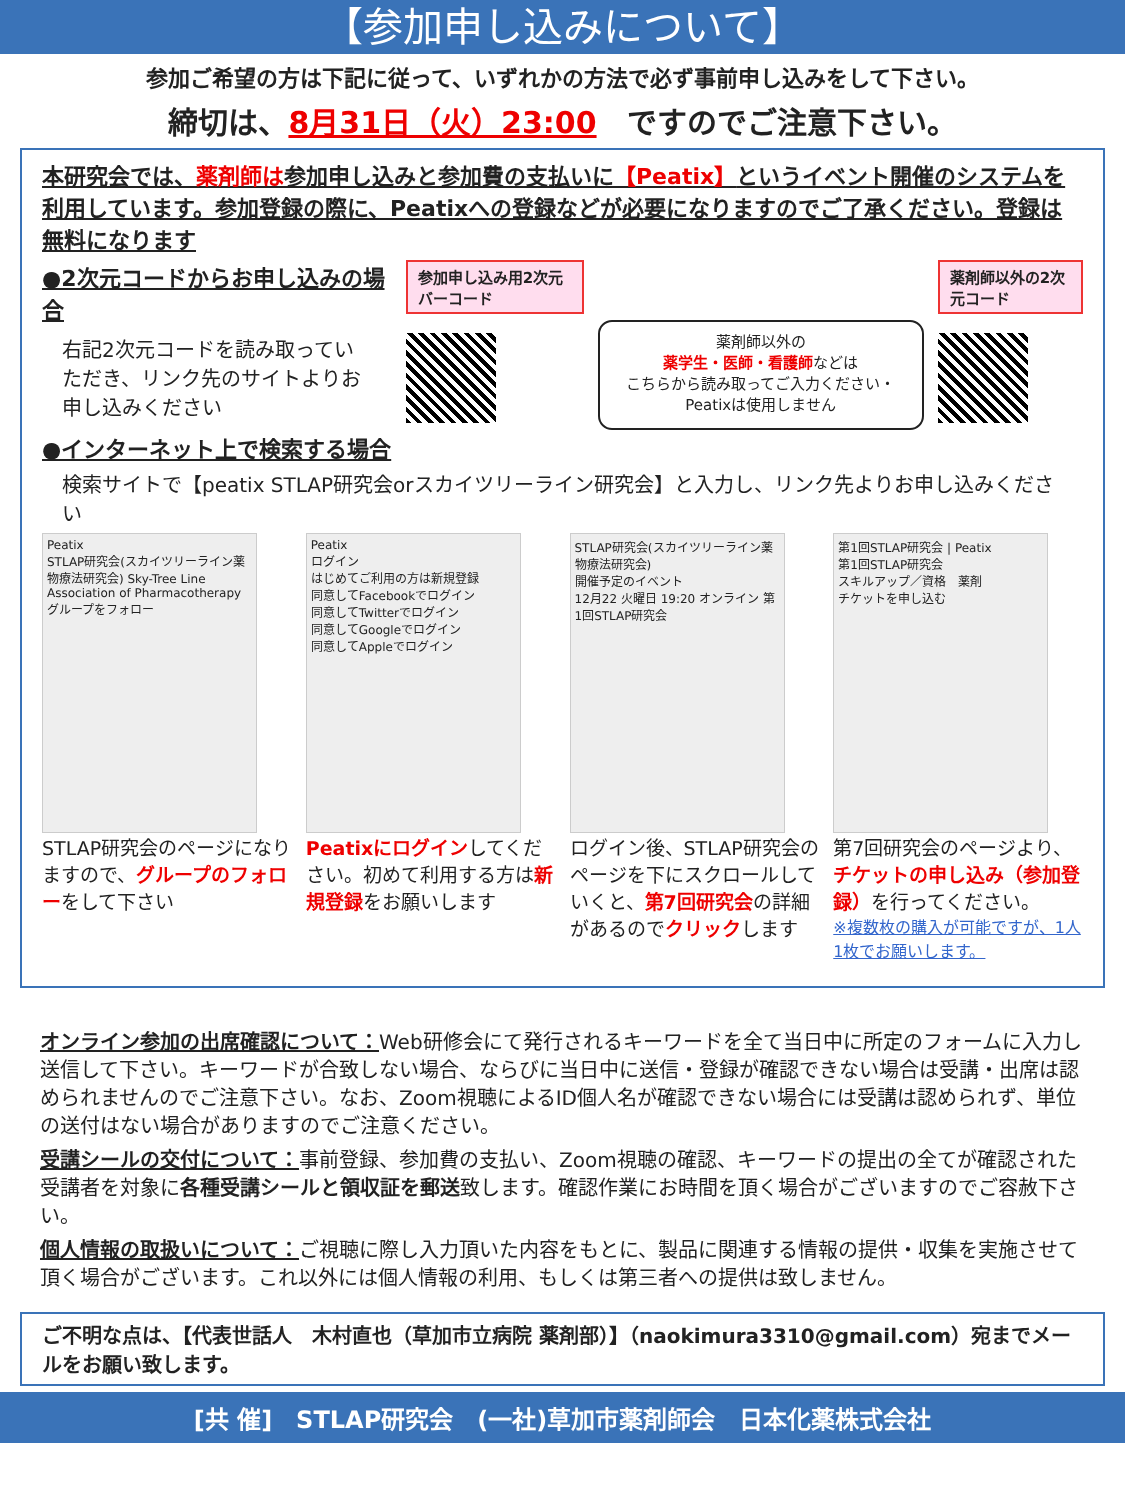【参加申し込みについて】
参加ご希望の方は下記に従って、いずれかの方法で必ず事前申し込みをして下さい。
締切は、8月31日（火）23:00　ですのでご注意下さい。
本研究会では、薬剤師は参加申し込みと参加費の支払いに【Peatix】というイベント開催のシステムを利用しています。参加登録の際に、Peatixへの登録などが必要になりますのでご了承ください。登録は無料になります
●2次元コードからお申し込みの場合
右記2次元コードを読み取っていただき、リンク先のサイトよりお申し込みください
●インターネット上で検索する場合
参加申し込み用2次元バーコード
薬剤師以外の
薬学生・医師・看護師などは
こちらから読み取ってご入力ください・Peatixは使用しません
薬剤師以外の2次元コード
検索サイトで【peatix STLAP研究会orスカイツリーライン研究会】と入力し、リンク先よりお申し込みください
Peatix
STLAP研究会(スカイツリーライン薬物療法研究会) Sky-Tree Line Association of Pharmacotherapy
グループをフォロー
STLAP研究会のページになりますので、グループのフォローをして下さい
Peatix
ログイン
はじめてご利用の方は新規登録
同意してFacebookでログイン
同意してTwitterでログイン
同意してGoogleでログイン
同意してAppleでログイン
Peatixにログインしてください。初めて利用する方は新規登録をお願いします
STLAP研究会(スカイツリーライン薬物療法研究会)
開催予定のイベント
12月22 火曜日 19:20 オンライン 第1回STLAP研究会
ログイン後、STLAP研究会のページを下にスクロールしていくと、第7回研究会の詳細があるのでクリックします
第1回STLAP研究会 | Peatix
第1回STLAP研究会
スキルアップ／資格　薬剤
チケットを申し込む
第7回研究会のページより、チケットの申し込み（参加登録）を行ってください。
※複数枚の購入が可能ですが、1人1枚でお願いします。
オンライン参加の出席確認について：Web研修会にて発行されるキーワードを全て当日中に所定のフォームに入力し送信して下さい。キーワードが合致しない場合、ならびに当日中に送信・登録が確認できない場合は受講・出席は認められませんのでご注意下さい。なお、Zoom視聴によるID個人名が確認できない場合には受講は認められず、単位の送付はない場合がありますのでご注意ください。
受講シールの交付について：事前登録、参加費の支払い、Zoom視聴の確認、キーワードの提出の全てが確認された受講者を対象に各種受講シールと領収証を郵送致します。確認作業にお時間を頂く場合がございますのでご容赦下さい。
個人情報の取扱いについて：ご視聴に際し入力頂いた内容をもとに、製品に関連する情報の提供・収集を実施させて頂く場合がございます。これ以外には個人情報の利用、もしくは第三者への提供は致しません。
ご不明な点は、【代表世話人　木村直也（草加市立病院 薬剤部）】（naokimura3310@gmail.com）宛までメールをお願い致します。
[共 催]　STLAP研究会　(一社)草加市薬剤師会　日本化薬株式会社